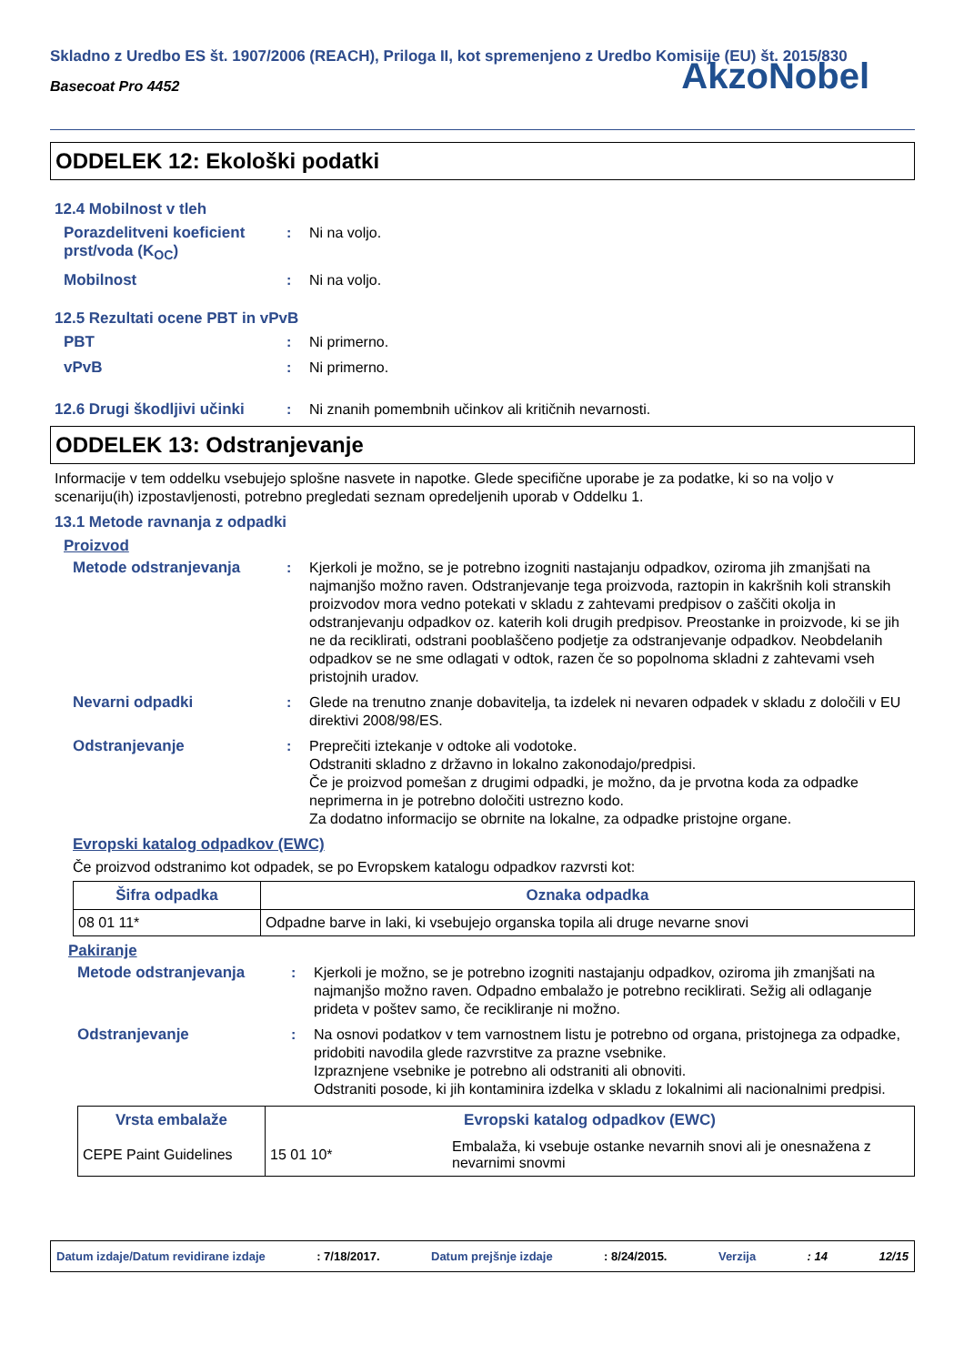Skladno z Uredbo ES št. 1907/2006 (REACH), Priloga II, kot spremenjeno z Uredbo Komisije (EU) št. 2015/830
Basecoat Pro 4452
AkzoNobel
ODDELEK 12: Ekološki podatki
12.4 Mobilnost v tleh
Porazdelitveni koeficient prst/voda (K<sub>OC</sub>)
: Ni na voljo.
Mobilnost : Ni na voljo.
12.5 Rezultati ocene PBT in vPvB
PBT : Ni primerno.
vPvB : Ni primerno.
12.6 Drugi škodljivi učinki
: Ni znanih pomembnih učinkov ali kritičnih nevarnosti.
ODDELEK 13: Odstranjevanje
Informacije v tem oddelku vsebujejo splošne nasvete in napotke. Glede specifične uporabe je za podatke, ki so na voljo v scenariju(ih) izpostavljenosti, potrebno pregledati seznam opredeljenih uporab v Oddelku 1.
13.1 Metode ravnanja z odpadki
Proizvod
Metode odstranjevanja : Kjerkoli je možno, se je potrebno izogniti nastajanju odpadkov, oziroma jih zmanjšati na najmanjšo možno raven. Odstranjevanje tega proizvoda, raztopin in kakršnih koli stranskih proizvodov mora vedno potekati v skladu z zahtevami predpisov o zaščiti okolja in odstranjevanju odpadkov oz. katerih koli drugih predpisov. Preostanke in proizvode, ki se jih ne da reciklirati, odstrani pooblaščeno podjetje za odstranjevanje odpadkov. Neobdelanih odpadkov se ne sme odlagati v odtok, razen če so popolnoma skladni z zahtevami vseh pristojnih uradov.
Nevarni odpadki : Glede na trenutno znanje dobavitelja, ta izdelek ni nevaren odpadek v skladu z določili v EU direktivi 2008/98/ES.
Odstranjevanje : Preprečiti iztekanje v odtoke ali vodotoke.
Odstraniti skladno z državno in lokalno zakonodajo/predpisi.
Če je proizvod pomešan z drugimi odpadki, je možno, da je prvotna koda za odpadke neprimerna in je potrebno določiti ustrezno kodo.
Za dodatno informacijo se obrnite na lokalne, za odpadke pristojne organe.
Evropski katalog odpadkov (EWC)
Če proizvod odstranimo kot odpadek, se po Evropskem katalogu odpadkov razvrsti kot:
| Šifra odpadka | Oznaka odpadka |
| --- | --- |
| 08 01 11* | Odpadne barve in laki, ki vsebujejo organska topila ali druge nevarne snovi |
Pakiranje
Metode odstranjevanja : Kjerkoli je možno, se je potrebno izogniti nastajanju odpadkov, oziroma jih zmanjšati na najmanjšo možno raven. Odpadno embalažo je potrebno reciklirati. Sežig ali odlaganje prideta v poštev samo, če recikliranje ni možno.
Odstranjevanje : Na osnovi podatkov v tem varnostnem listu je potrebno od organa, pristojnega za odpadke, pridobiti navodila glede razvrstitve za prazne vsebnike.
Izpraznjene vsebnike je potrebno ali odstraniti ali obnoviti.
Odstraniti posode, ki jih kontaminira izdelka v skladu z lokalnimi ali nacionalnimi predpisi.
| Vrsta embalaže | Evropski katalog odpadkov (EWC) | |
| --- | --- | --- |
| CEPE Paint Guidelines | 15 01 10* | Embalaža, ki vsebuje ostanke nevarnih snovi ali je onesnažena z nevarnimi snovmi |
Datum izdaje/Datum revidirane izdaje: 7/18/2017. Datum prejšnje izdaje: 8/24/2015. Verzija: 14 12/15